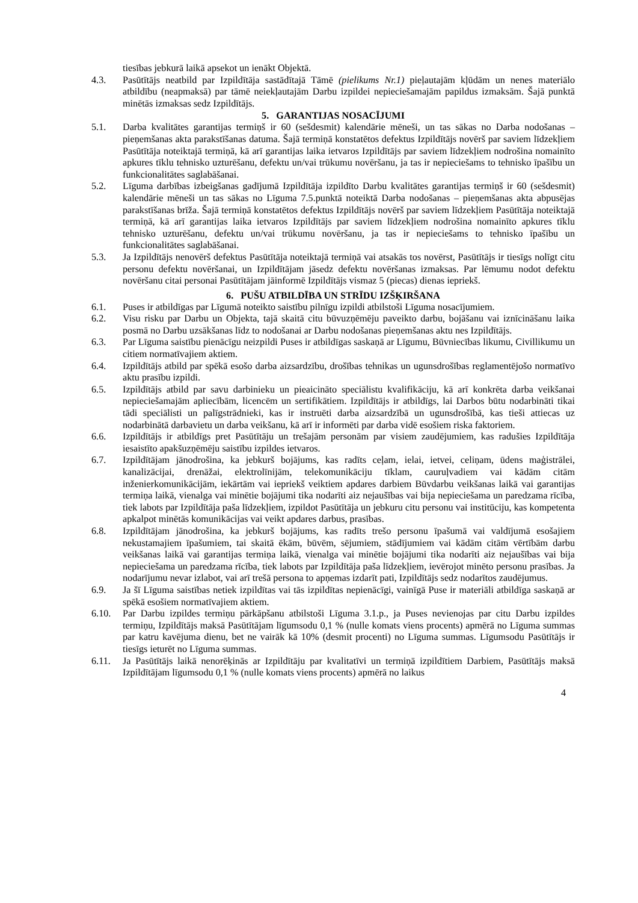tiesības jebkurā laikā apsekot un ienākt Objektā.
4.3. Pasūtītājs neatbild par Izpildītāja sastādītajā Tāmē (pielikums Nr.1) pieļautajām kļūdām un nenes materiālo atbildību (neapmaksā) par tāmē neiekļautajām Darbu izpildei nepieciešamajām papildus izmaksām. Šajā punktā minētās izmaksas sedz Izpildītājs.
5. GARANTIJAS NOSACĪJUMI
5.1. Darba kvalitātes garantijas termiņš ir 60 (sešdesmit) kalendārie mēneši, un tas sākas no Darba nodošanas – pieņemšanas akta parakstīšanas datuma. Šajā termiņā konstatētos defektus Izpildītājs novērš par saviem līdzekļiem Pasūtītāja noteiktajā termiņā, kā arī garantijas laika ietvaros Izpildītājs par saviem līdzekļiem nodrošina nomainīto apkures tīklu tehnisko uzturēšanu, defektu un/vai trūkumu novēršanu, ja tas ir nepieciešams to tehnisko īpašību un funkcionalitātes saglabāšanai.
5.2. Līguma darbības izbeigšanas gadījumā Izpildītāja izpildīto Darbu kvalitātes garantijas termiņš ir 60 (sešdesmit) kalendārie mēneši un tas sākas no Līguma 7.5.punktā noteiktā Darba nodošanas – pieņemšanas akta abpusējas parakstīšanas brīža. Šajā termiņā konstatētos defektus Izpildītājs novērš par saviem līdzekļiem Pasūtītāja noteiktajā termiņā, kā arī garantijas laika ietvaros Izpildītājs par saviem līdzekļiem nodrošina nomainīto apkures tīklu tehnisko uzturēšanu, defektu un/vai trūkumu novēršanu, ja tas ir nepieciešams to tehnisko īpašību un funkcionalitātes saglabāšanai.
5.3. Ja Izpildītājs nenovērš defektus Pasūtītāja noteiktajā termiņā vai atsakās tos novērst, Pasūtītājs ir tiesīgs nolīgt citu personu defektu novēršanai, un Izpildītājam jāsedz defektu novēršanas izmaksas. Par lēmumu nodot defektu novēršanu citai personai Pasūtītājam jāinformē Izpildītājs vismaz 5 (piecas) dienas iepriekš.
6. PUŠU ATBILDĪBA UN STRĪDU IZŠĶIRŠANA
6.1. Puses ir atbildīgas par Līgumā noteikto saistību pilnīgu izpildi atbilstoši Līguma nosacījumiem.
6.2. Visu risku par Darbu un Objekta, tajā skaitā citu būvuzņēmēju paveikto darbu, bojāšanu vai iznīcināšanu laika posmā no Darbu uzsākšanas līdz to nodošanai ar Darbu nodošanas pieņemšanas aktu nes Izpildītājs.
6.3. Par Līguma saistību pienācīgu neizpildi Puses ir atbildīgas saskaņā ar Līgumu, Būvniecības likumu, Civillikumu un citiem normatīvajiem aktiem.
6.4. Izpildītājs atbild par spēkā esošo darba aizsardzību, drošības tehnikas un ugunsdrošības reglamentējošo normatīvo aktu prasību izpildi.
6.5. Izpildītājs atbild par savu darbinieku un pieaicināto speciālistu kvalifikāciju, kā arī konkrēta darba veikšanai nepieciešamajām apliecībām, licencēm un sertifikātiem. Izpildītājs ir atbildīgs, lai Darbos būtu nodarbināti tikai tādi speciālisti un palīgstrādnieki, kas ir instruēti darba aizsardzībā un ugunsdrošībā, kas tieši attiecas uz nodarbinātā darbavietu un darba veikšanu, kā arī ir informēti par darba vidē esošiem riska faktoriem.
6.6. Izpildītājs ir atbildīgs pret Pasūtītāju un trešajām personām par visiem zaudējumiem, kas radušies Izpildītāja iesaistīto apakšuzņēmēju saistību izpildes ietvaros.
6.7. Izpildītājam jānodrošina, ka jebkurš bojājums, kas radīts ceļam, ielai, ietvei, celiņam, ūdens maģistrālei, kanalizācijai, drenāžai, elektrolīnijām, telekomunikāciju tīklam, cauruļvadiem vai kādām citām inženierkomunikācijām, iekārtām vai iepriekš veiktiem apdares darbiem Būvdarbu veikšanas laikā vai garantijas termiņa laikā, vienalga vai minētie bojājumi tika nodarīti aiz nejaušības vai bija nepieciešama un paredzama rīcība, tiek labots par Izpildītāja paša līdzekļiem, izpildot Pasūtītāja un jebkuru citu personu vai institūciju, kas kompetenta apkalpot minētās komunikācijas vai veikt apdares darbus, prasības.
6.8. Izpildītājam jānodrošina, ka jebkurš bojājums, kas radīts trešo personu īpašumā vai valdījumā esošajiem nekustamajiem īpašumiem, tai skaitā ēkām, būvēm, sējumiem, stādījumiem vai kādām citām vērtībām darbu veikšanas laikā vai garantijas termiņa laikā, vienalga vai minētie bojājumi tika nodarīti aiz nejaušības vai bija nepieciešama un paredzama rīcība, tiek labots par Izpildītāja paša līdzekļiem, ievērojot minēto personu prasības. Ja nodarījumu nevar izlabot, vai arī trešā persona to apņemas izdarīt pati, Izpildītājs sedz nodarītos zaudējumus.
6.9. Ja šī Līguma saistības netiek izpildītas vai tās izpildītas nepienācīgi, vainīgā Puse ir materiāli atbildīga saskaņā ar spēkā esošiem normatīvajiem aktiem.
6.10. Par Darbu izpildes termiņu pārkāpšanu atbilstoši Līguma 3.1.p., ja Puses nevienojas par citu Darbu izpildes termiņu, Izpildītājs maksā Pasūtītājam līgumsodu 0,1 % (nulle komats viens procents) apmērā no Līguma summas par katru kavējuma dienu, bet ne vairāk kā 10% (desmit procenti) no Līguma summas. Līgumsodu Pasūtītājs ir tiesīgs ieturēt no Līguma summas.
6.11. Ja Pasūtītājs laikā nenorēķinās ar Izpildītāju par kvalitatīvi un termiņā izpildītiem Darbiem, Pasūtītājs maksā Izpildītājam līgumsodu 0,1 % (nulle komats viens procents) apmērā no laikus
4